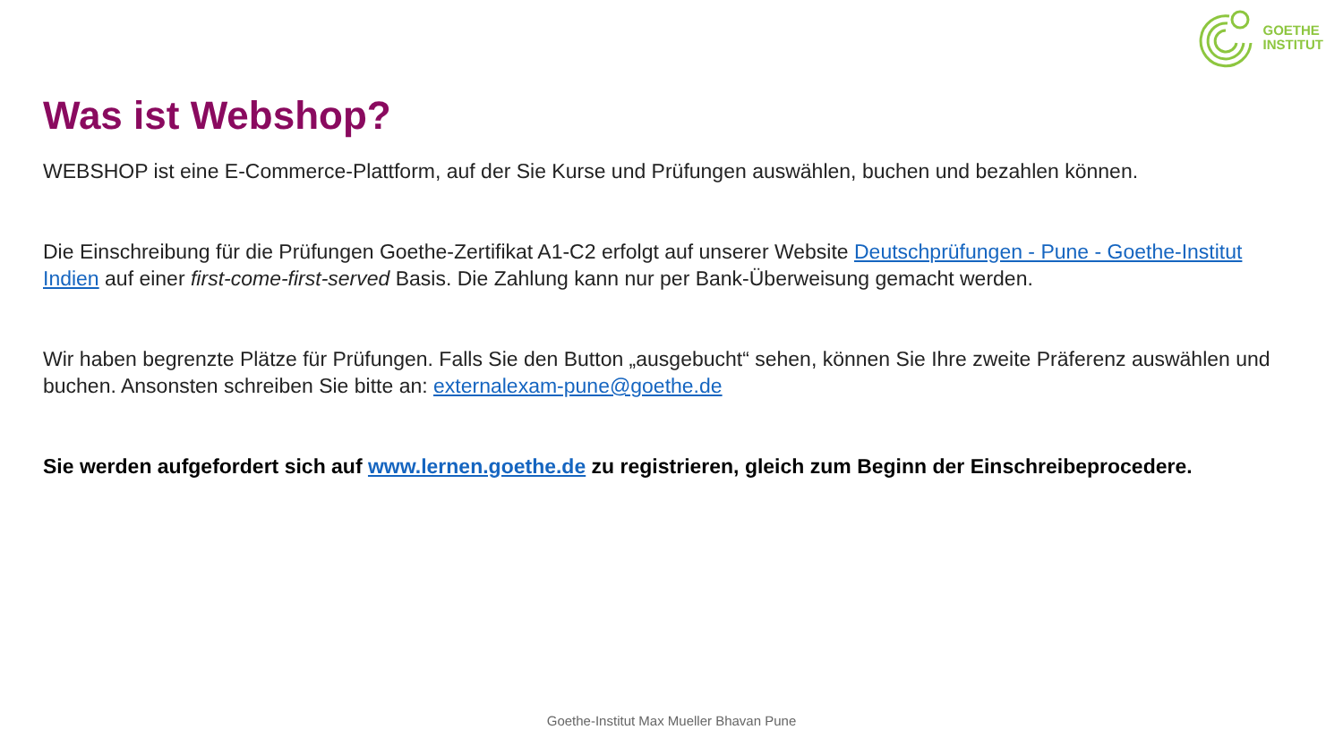GOETHE
INSTITUT
Was ist Webshop?
WEBSHOP ist eine E-Commerce-Plattform, auf der Sie Kurse und Prüfungen auswählen, buchen und bezahlen können.
Die Einschreibung für die Prüfungen Goethe-Zertifikat A1-C2 erfolgt auf unserer Website Deutschprüfungen - Pune - Goethe-Institut Indien auf einer first-come-first-served Basis. Die Zahlung kann nur per Bank-Überweisung gemacht werden.
Wir haben begrenzte Plätze für Prüfungen. Falls Sie den Button „ausgebucht“ sehen, können Sie Ihre zweite Präferenz auswählen und buchen. Ansonsten schreiben Sie bitte an: externalexam-pune@goethe.de
Sie werden aufgefordert sich auf www.lernen.goethe.de zu registrieren, gleich zum Beginn der Einschreibeprocedere.
Goethe-Institut Max Mueller Bhavan Pune